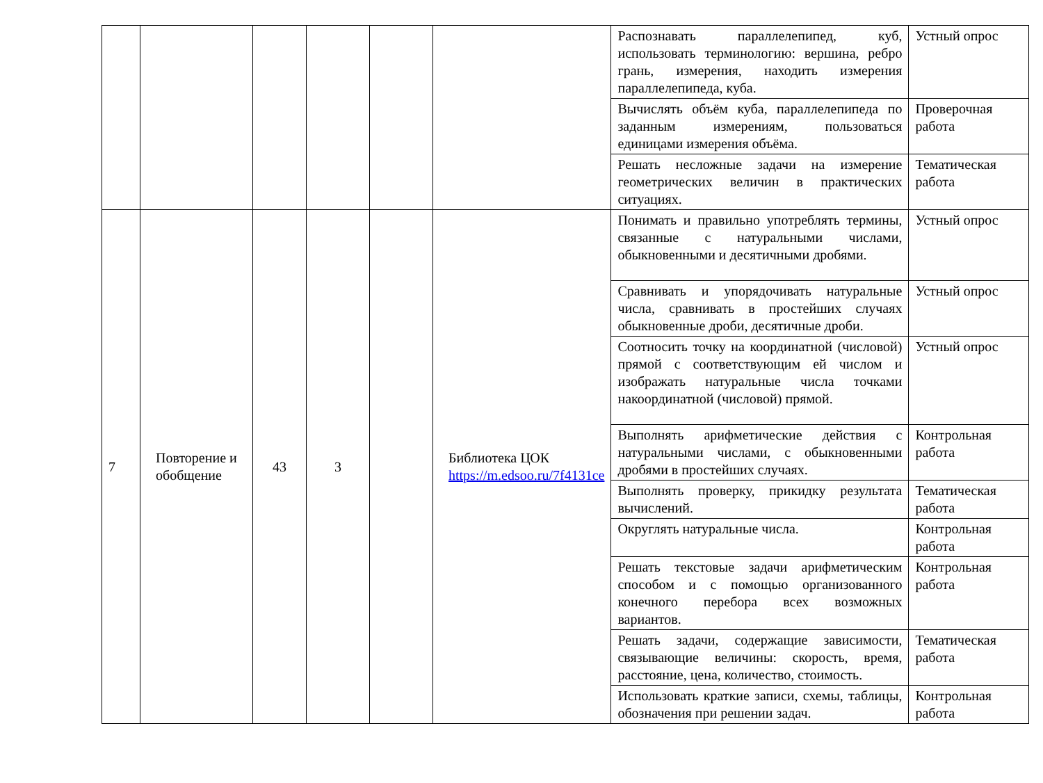| | | | | | | Распознавать параллелепипед, куб, использовать терминологию: вершина, ребро грань, измерения, находить измерения параллелепипеда, куба. | Устный опрос |
| | | | | | | Вычислять объём куба, параллелепипеда по заданным измерениям, пользоваться единицами измерения объёма. | Проверочная работа |
| | | | | | | Решать несложные задачи на измерение геометрических величин в практических ситуациях. | Тематическая работа |
| 7 | Повторение и обобщение | 43 | 3 | | Библиотека ЦОК https://m.edsoo.ru/7f4131ce | Понимать и правильно употреблять термины, связанные с натуральными числами, обыкновенными и десятичными дробями. | Устный опрос |
| | | | | | | Сравнивать и упорядочивать натуральные числа, сравнивать в простейших случаях обыкновенные дроби, десятичные дроби. | Устный опрос |
| | | | | | | Соотносить точку на координатной (числовой) прямой с соответствующим ей числом и изображать натуральные числа точками накоординатной (числовой) прямой. | Устный опрос |
| | | | | | | Выполнять арифметические действия с натуральными числами, с обыкновенными дробями в простейших случаях. | Контрольная работа |
| | | | | | | Выполнять проверку, прикидку результата вычислений. | Тематическая работа |
| | | | | | | Округлять натуральные числа. | Контрольная работа |
| | | | | | | Решать текстовые задачи арифметическим способом и с помощью организованного конечного перебора всех возможных вариантов. | Контрольная работа |
| | | | | | | Решать задачи, содержащие зависимости, связывающие величины: скорость, время, расстояние, цена, количество, стоимость. | Тематическая работа |
| | | | | | | Использовать краткие записи, схемы, таблицы, обозначения при решении задач. | Контрольная работа |